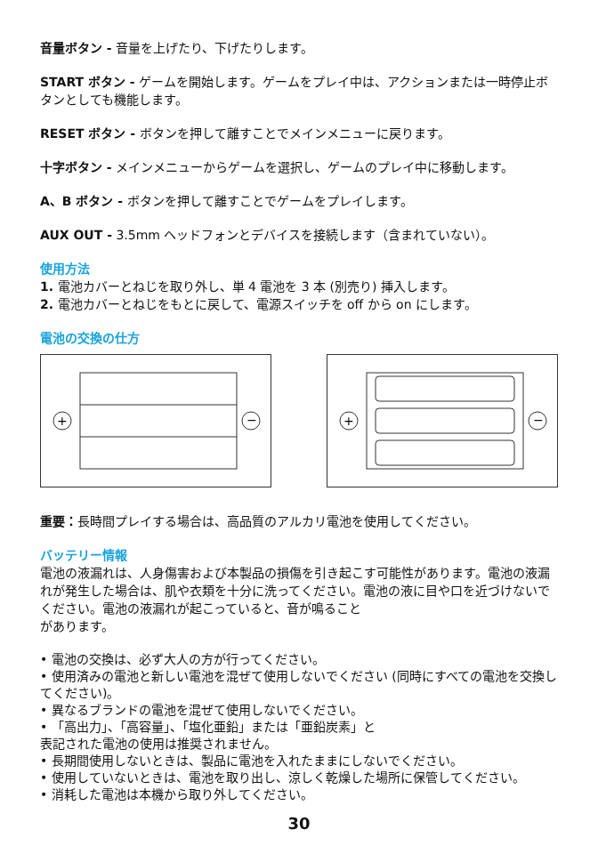音量ボタン - 音量を上げたり、下げたりします。
START ボタン - ゲームを開始します。ゲームをプレイ中は、アクションまたは一時停止ボタンとしても機能します。
RESET ボタン - ボタンを押して離すことでメインメニューに戻ります。
十字ボタン - メインメニューからゲームを選択し、ゲームのプレイ中に移動します。
A、B ボタン - ボタンを押して離すことでゲームをプレイします。
AUX OUT - 3.5mm ヘッドフォンとデバイスを接続します（含まれていない）。
使用方法
1. 電池カバーとねじを取り外し、単 4 電池を 3 本 (別売り) 挿入します。
2. 電池カバーとねじをもとに戻して、電源スイッチを off から on にします。
電池の交換の仕方
+
−
+
−
重要：長時間プレイする場合は、高品質のアルカリ電池を使用してください。
バッテリー情報
電池の液漏れは、人身傷害および本製品の損傷を引き起こす可能性があります。電池の液漏れが発生した場合は、肌や衣類を十分に洗ってください。電池の液に目や口を近づけないでください。電池の液漏れが起こっていると、音が鳴ること
があります。
• 電池の交換は、必ず大人の方が行ってください。
• 使用済みの電池と新しい電池を混ぜて使用しないでください (同時にすべての電池を交換してください)。
• 異なるブランドの電池を混ぜて使用しないでください。
• 「高出力」、「高容量」、「塩化亜鉛」または「亜鉛炭素」と
表記された電池の使用は推奨されません。
• 長期間使用しないときは、製品に電池を入れたままにしないでください。
• 使用していないときは、電池を取り出し、涼しく乾燥した場所に保管してください。
• 消耗した電池は本機から取り外してください。
30